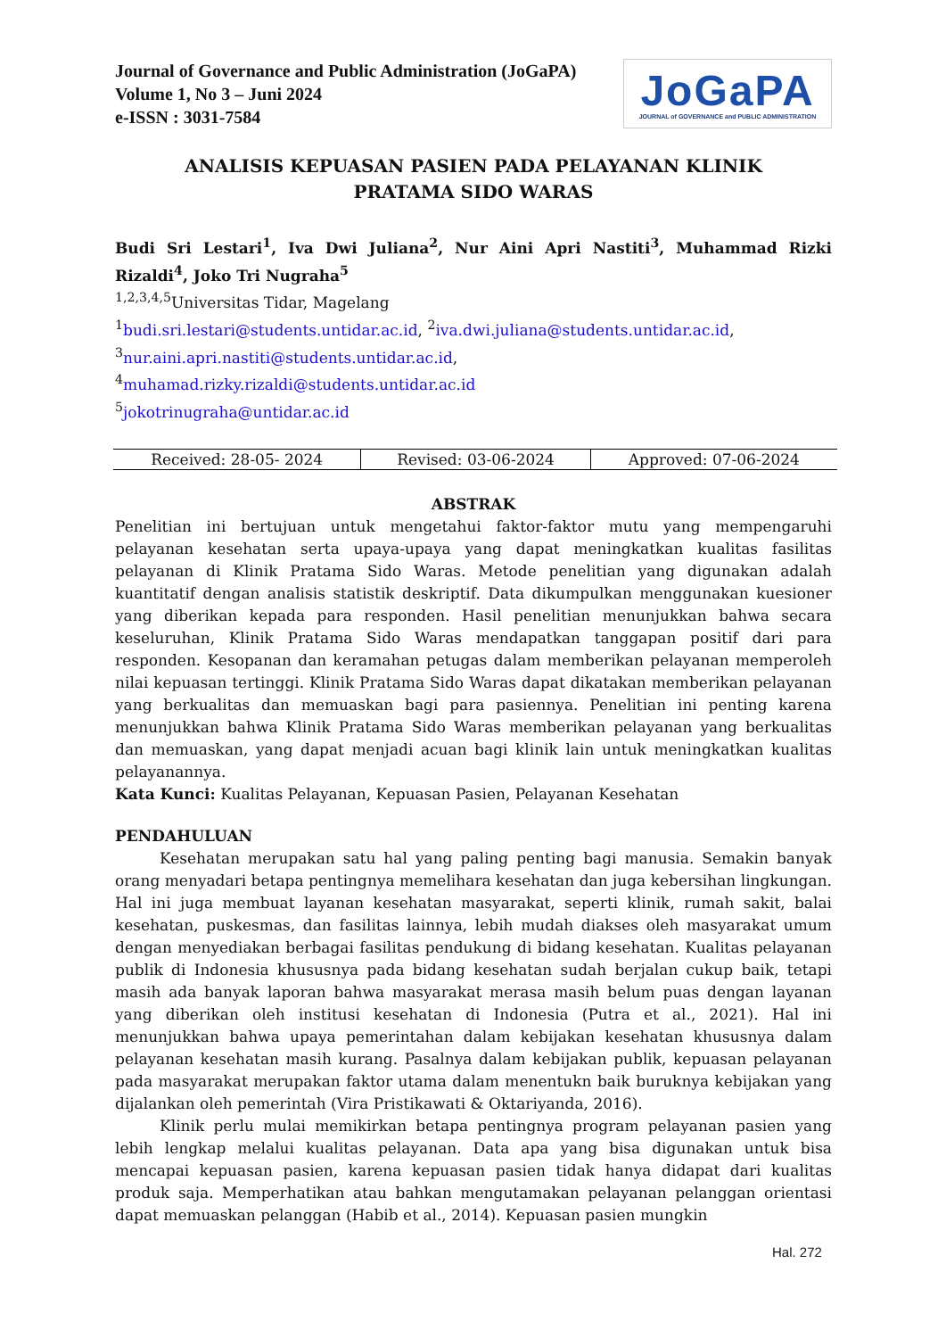Journal of Governance and Public Administration (JoGaPA)
Volume 1, No 3 – Juni 2024
e-ISSN : 3031-7584
JoGaPA
JOURNAL of GOVERNANCE and PUBLIC ADMINISTRATION
ANALISIS KEPUASAN PASIEN PADA PELAYANAN KLINIK
PRATAMA SIDO WARAS
Budi Sri Lestari<sup>1</sup>, Iva Dwi Juliana<sup>2</sup>, Nur Aini Apri Nastiti<sup>3</sup>, Muhammad Rizki Rizaldi<sup>4</sup>, Joko Tri Nugraha<sup>5</sup>
<sup>1,2,3,4,5</sup>Universitas Tidar, Magelang
<sup>1</sup> budi.sri.lestari@students.untidar.ac.id, <sup>2</sup>iva.dwi.juliana@students.untidar.ac.id,
<sup>3</sup> nur.aini.apri.nastiti@students.untidar.ac.id,
<sup>4</sup> muhamad.rizky.rizaldi@students.untidar.ac.id
<sup>5</sup> jokotrinugraha@untidar.ac.id
| Received: 28-05- 2024 | Revised: 03-06-2024 | Approved: 07-06-2024 |
ABSTRAK
Penelitian ini bertujuan untuk mengetahui faktor-faktor mutu yang mempengaruhi pelayanan kesehatan serta upaya-upaya yang dapat meningkatkan kualitas fasilitas pelayanan di Klinik Pratama Sido Waras. Metode penelitian yang digunakan adalah kuantitatif dengan analisis statistik deskriptif. Data dikumpulkan menggunakan kuesioner yang diberikan kepada para responden. Hasil penelitian menunjukkan bahwa secara keseluruhan, Klinik Pratama Sido Waras mendapatkan tanggapan positif dari para responden. Kesopanan dan keramahan petugas dalam memberikan pelayanan memperoleh nilai kepuasan tertinggi. Klinik Pratama Sido Waras dapat dikatakan memberikan pelayanan yang berkualitas dan memuaskan bagi para pasiennya. Penelitian ini penting karena menunjukkan bahwa Klinik Pratama Sido Waras memberikan pelayanan yang berkualitas dan memuaskan, yang dapat menjadi acuan bagi klinik lain untuk meningkatkan kualitas pelayanannya.
Kata Kunci: Kualitas Pelayanan, Kepuasan Pasien, Pelayanan Kesehatan
PENDAHULUAN
Kesehatan merupakan satu hal yang paling penting bagi manusia. Semakin banyak orang menyadari betapa pentingnya memelihara kesehatan dan juga kebersihan lingkungan. Hal ini juga membuat layanan kesehatan masyarakat, seperti klinik, rumah sakit, balai kesehatan, puskesmas, dan fasilitas lainnya, lebih mudah diakses oleh masyarakat umum dengan menyediakan berbagai fasilitas pendukung di bidang kesehatan. Kualitas pelayanan publik di Indonesia khususnya pada bidang kesehatan sudah berjalan cukup baik, tetapi masih ada banyak laporan bahwa masyarakat merasa masih belum puas dengan layanan yang diberikan oleh institusi kesehatan di Indonesia (Putra et al., 2021). Hal ini menunjukkan bahwa upaya pemerintahan dalam kebijakan kesehatan khususnya dalam pelayanan kesehatan masih kurang. Pasalnya dalam kebijakan publik, kepuasan pelayanan pada masyarakat merupakan faktor utama dalam menentukn baik buruknya kebijakan yang dijalankan oleh pemerintah (Vira Pristikawati & Oktariyanda, 2016).
Klinik perlu mulai memikirkan betapa pentingnya program pelayanan pasien yang lebih lengkap melalui kualitas pelayanan. Data apa yang bisa digunakan untuk bisa mencapai kepuasan pasien, karena kepuasan pasien tidak hanya didapat dari kualitas produk saja. Memperhatikan atau bahkan mengutamakan pelayanan pelanggan orientasi dapat memuaskan pelanggan (Habib et al., 2014). Kepuasan pasien mungkin
Hal. 272